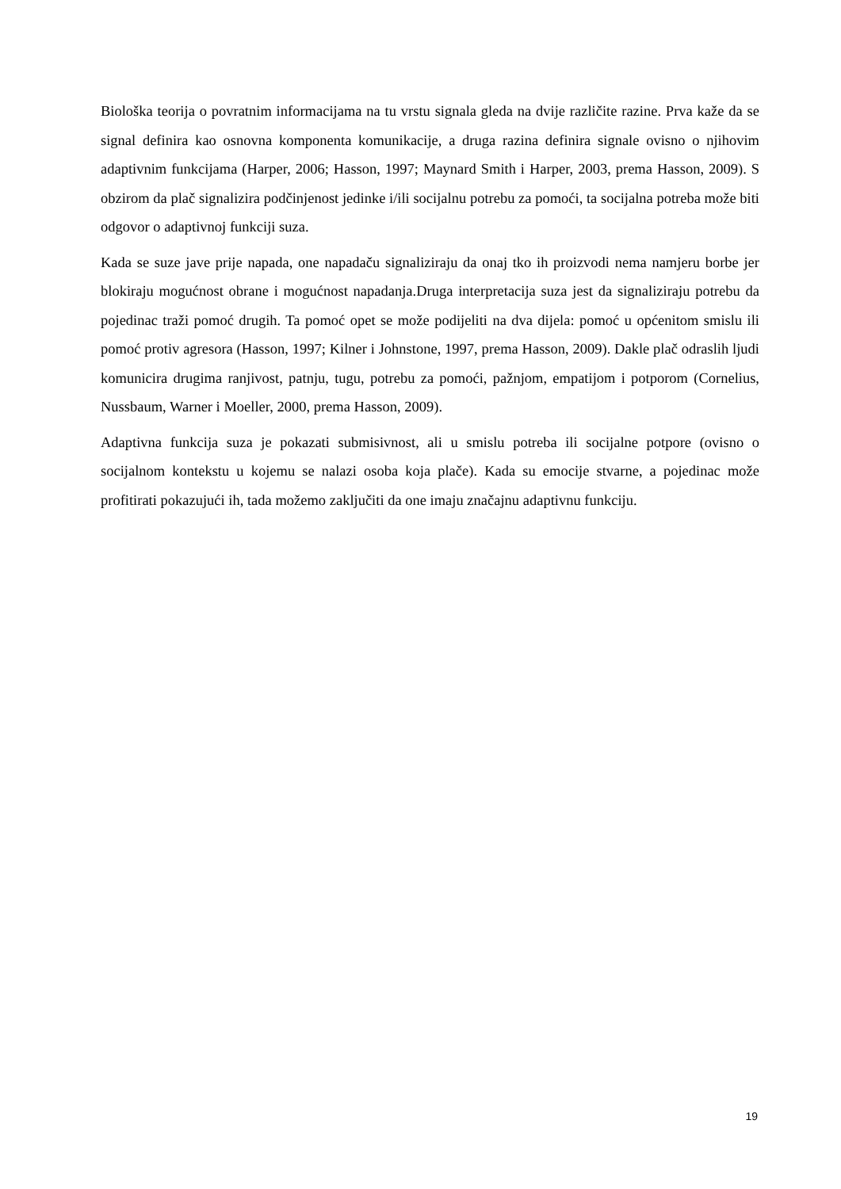Biološka teorija o povratnim informacijama na tu vrstu signala gleda na dvije različite razine. Prva kaže da se signal definira kao osnovna komponenta komunikacije, a druga razina definira signale ovisno o njihovim adaptivnim funkcijama (Harper, 2006; Hasson, 1997; Maynard Smith i Harper, 2003, prema Hasson, 2009). S obzirom da plač signalizira podčinjenost jedinke i/ili socijalnu potrebu za pomoći, ta socijalna potreba može biti odgovor o adaptivnoj funkciji suza.
Kada se suze jave prije napada, one napadaču signaliziraju da onaj tko ih proizvodi nema namjeru borbe jer blokiraju mogućnost obrane i mogućnost napadanja.Druga interpretacija suza jest da signaliziraju potrebu da pojedinac traži pomoć drugih. Ta pomoć opet se može podijeliti na dva dijela: pomoć u općenitom smislu ili pomoć protiv agresora (Hasson, 1997; Kilner i Johnstone, 1997, prema Hasson, 2009). Dakle plač odraslih ljudi komunicira drugima ranjivost, patnju, tugu, potrebu za pomoći, pažnjom, empatijom i potporom (Cornelius, Nussbaum, Warner i Moeller, 2000, prema Hasson, 2009).
Adaptivna funkcija suza je pokazati submisivnost, ali u smislu potreba ili socijalne potpore (ovisno o socijalnom kontekstu u kojemu se nalazi osoba koja plače). Kada su emocije stvarne, a pojedinac može profitirati pokazujući ih, tada možemo zaključiti da one imaju značajnu adaptivnu funkciju.
19